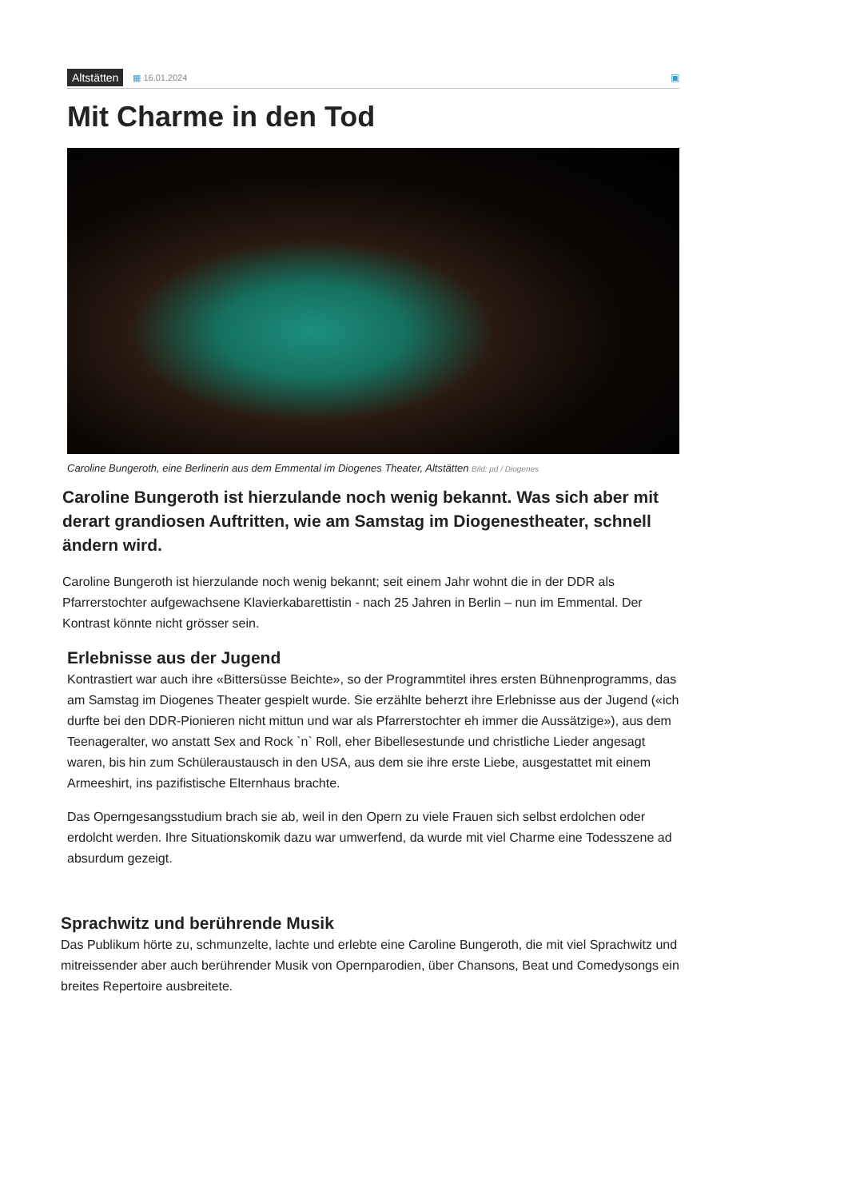Altstätten
▦ 16.01.2024 ▣
Mit Charme in den Tod
Caroline Bungeroth, eine Berlinerin aus dem Emmental im Diogenes Theater, Altstätten Bild: pd / Diogenes
Caroline Bungeroth ist hierzulande noch wenig bekannt. Was sich aber mit derart grandiosen Auftritten, wie am Samstag im Diogenestheater, schnell ändern wird.
Caroline Bungeroth ist hierzulande noch wenig bekannt; seit einem Jahr wohnt die in der DDR als Pfarrerstochter aufgewachsene Klavierkabarettistin - nach 25 Jahren in Berlin – nun im Emmental. Der Kontrast könnte nicht grösser sein.
Erlebnisse aus der Jugend
Kontrastiert war auch ihre «Bittersüsse Beichte», so der Programmtitel ihres ersten Bühnenprogramms, das am Samstag im Diogenes Theater gespielt wurde. Sie erzählte beherzt ihre Erlebnisse aus der Jugend («ich durfte bei den DDR-Pionieren nicht mittun und war als Pfarrerstochter eh immer die Aussätzige»), aus dem Teenageralter, wo anstatt Sex and Rock `n` Roll, eher Bibellesestunde und christliche Lieder angesagt waren, bis hin zum Schüleraustausch in den USA, aus dem sie ihre erste Liebe, ausgestattet mit einem Armeeshirt, ins pazifistische Elternhaus brachte.
Das Operngesangsstudium brach sie ab, weil in den Opern zu viele Frauen sich selbst erdolchen oder erdolcht werden. Ihre Situationskomik dazu war umwerfend, da wurde mit viel Charme eine Todesszene ad absurdum gezeigt.
Sprachwitz und berührende Musik
Das Publikum hörte zu, schmunzelte, lachte und erlebte eine Caroline Bungeroth, die mit viel Sprachwitz und mitreissender aber auch berührender Musik von Opernparodien, über Chansons, Beat und Comedysongs ein breites Repertoire ausbreitete.